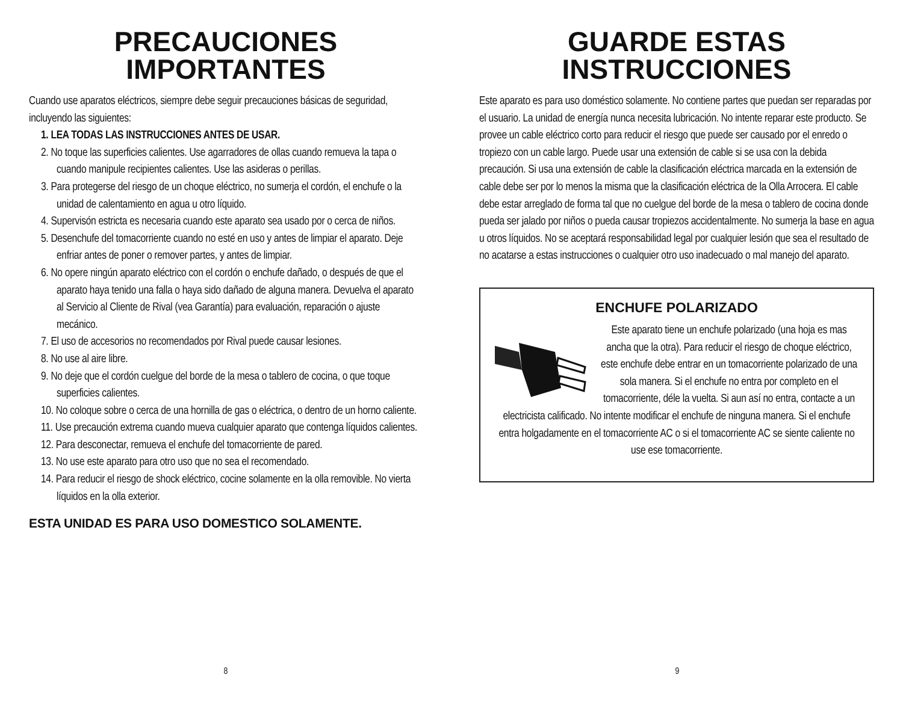PRECAUCIONES
IMPORTANTES
Cuando use aparatos eléctricos, siempre debe seguir precauciones básicas de seguridad, incluyendo las siguientes:
1. LEA TODAS LAS INSTRUCCIONES ANTES DE USAR.
2. No toque las superficies calientes. Use agarradores de ollas cuando remueva la tapa o cuando manipule recipientes calientes. Use las asideras o perillas.
3. Para protegerse del riesgo de un choque eléctrico, no sumerja el cordón, el enchufe o la unidad de calentamiento en agua u otro líquido.
4. Supervisón estricta es necesaria cuando este aparato sea usado por o cerca de niños.
5. Desenchufe del tomacorriente cuando no esté en uso y antes de limpiar el aparato. Deje enfriar antes de poner o remover partes, y antes de limpiar.
6. No opere ningún aparato eléctrico con el cordón o enchufe dañado, o después de que el aparato haya tenido una falla o haya sido dañado de alguna manera. Devuelva el aparato al Servicio al Cliente de Rival (vea Garantía) para evaluación, reparación o ajuste mecánico.
7. El uso de accesorios no recomendados por Rival puede causar lesiones.
8. No use al aire libre.
9. No deje que el cordón cuelgue del borde de la mesa o tablero de cocina, o que toque superficies calientes.
10. No coloque sobre o cerca de una hornilla de gas o eléctrica, o dentro de un horno caliente.
11. Use precaución extrema cuando mueva cualquier aparato que contenga líquidos calientes.
12. Para desconectar, remueva el enchufe del tomacorriente de pared.
13. No use este aparato para otro uso que no sea el recomendado.
14. Para reducir el riesgo de shock eléctrico, cocine solamente en la olla removible. No vierta líquidos en la olla exterior.
ESTA UNIDAD ES PARA USO DOMESTICO SOLAMENTE.
8
GUARDE ESTAS
INSTRUCCIONES
Este aparato es para uso doméstico solamente. No contiene partes que puedan ser reparadas por el usuario. La unidad de energía nunca necesita lubricación. No intente reparar este producto. Se provee un cable eléctrico corto para reducir el riesgo que puede ser causado por el enredo o tropiezo con un cable largo. Puede usar una extensión de cable si se usa con la debida precaución. Si usa una extensión de cable la clasificación eléctrica marcada en la extensión de cable debe ser por lo menos la misma que la clasificación eléctrica de la Olla Arrocera. El cable debe estar arreglado de forma tal que no cuelgue del borde de la mesa o tablero de cocina donde pueda ser jalado por niños o pueda causar tropiezos accidentalmente. No sumerja la base en agua u otros líquidos. No se aceptará responsabilidad legal por cualquier lesión que sea el resultado de no acatarse a estas instrucciones o cualquier otro uso inadecuado o mal manejo del aparato.
ENCHUFE POLARIZADO
Este aparato tiene un enchufe polarizado (una hoja es mas ancha que la otra). Para reducir el riesgo de choque eléctrico, este enchufe debe entrar en un tomacorriente polarizado de una sola manera. Si el enchufe no entra por completo en el tomacorriente, déle la vuelta. Si aun así no entra, contacte a un electricista calificado. No intente modificar el enchufe de ninguna manera. Si el enchufe entra holgadamente en el tomacorriente AC o si el tomacorriente AC se siente caliente no use ese tomacorriente.
9